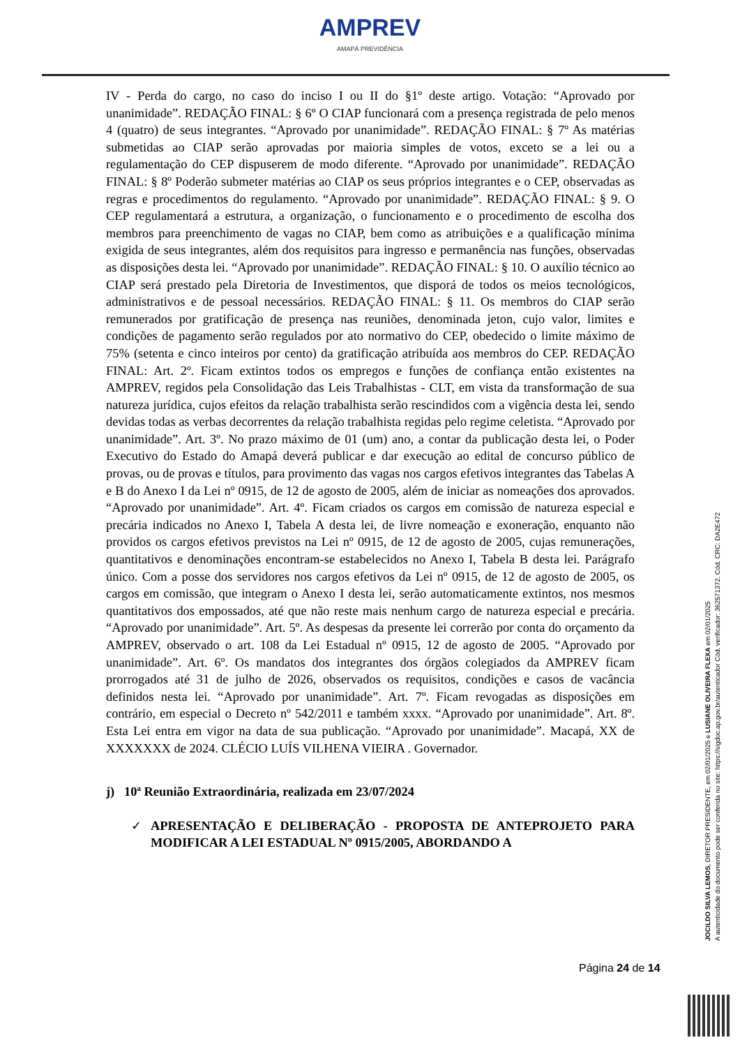AMPREV
AMAPÁ PREVIDÊNCIA
IV - Perda do cargo, no caso do inciso I ou II do §1º deste artigo. Votação: “Aprovado por unanimidade”. REDAÇÃO FINAL: § 6º O CIAP funcionará com a presença registrada de pelo menos 4 (quatro) de seus integrantes. “Aprovado por unanimidade”. REDAÇÃO FINAL: § 7º As matérias submetidas ao CIAP serão aprovadas por maioria simples de votos, exceto se a lei ou a regulamentação do CEP dispuserem de modo diferente. “Aprovado por unanimidade”. REDAÇÃO FINAL: § 8º Poderão submeter matérias ao CIAP os seus próprios integrantes e o CEP, observadas as regras e procedimentos do regulamento. “Aprovado por unanimidade”. REDAÇÃO FINAL: § 9. O CEP regulamentará a estrutura, a organização, o funcionamento e o procedimento de escolha dos membros para preenchimento de vagas no CIAP, bem como as atribuições e a qualificação mínima exigida de seus integrantes, além dos requisitos para ingresso e permanência nas funções, observadas as disposições desta lei. “Aprovado por unanimidade”. REDAÇÃO FINAL: § 10. O auxílio técnico ao CIAP será prestado pela Diretoria de Investimentos, que disporá de todos os meios tecnológicos, administrativos e de pessoal necessários. REDAÇÃO FINAL: § 11. Os membros do CIAP serão remunerados por gratificação de presença nas reuniões, denominada jeton, cujo valor, limites e condições de pagamento serão regulados por ato normativo do CEP, obedecido o limite máximo de 75% (setenta e cinco inteiros por cento) da gratificação atribuída aos membros do CEP. REDAÇÃO FINAL: Art. 2º. Ficam extintos todos os empregos e funções de confiança então existentes na AMPREV, regidos pela Consolidação das Leis Trabalhistas - CLT, em vista da transformação de sua natureza jurídica, cujos efeitos da relação trabalhista serão rescindidos com a vigência desta lei, sendo devidas todas as verbas decorrentes da relação trabalhista regidas pelo regime celetista. “Aprovado por unanimidade”. Art. 3º. No prazo máximo de 01 (um) ano, a contar da publicação desta lei, o Poder Executivo do Estado do Amapá deverá publicar e dar execução ao edital de concurso público de provas, ou de provas e títulos, para provimento das vagas nos cargos efetivos integrantes das Tabelas A e B do Anexo I da Lei nº 0915, de 12 de agosto de 2005, além de iniciar as nomeações dos aprovados. “Aprovado por unanimidade”. Art. 4º. Ficam criados os cargos em comissão de natureza especial e precária indicados no Anexo I, Tabela A desta lei, de livre nomeação e exoneração, enquanto não providos os cargos efetivos previstos na Lei nº 0915, de 12 de agosto de 2005, cujas remunerações, quantitativos e denominações encontram-se estabelecidos no Anexo I, Tabela B desta lei. Parágrafo único. Com a posse dos servidores nos cargos efetivos da Lei nº 0915, de 12 de agosto de 2005, os cargos em comissão, que integram o Anexo I desta lei, serão automaticamente extintos, nos mesmos quantitativos dos empossados, até que não reste mais nenhum cargo de natureza especial e precária. “Aprovado por unanimidade”. Art. 5º. As despesas da presente lei correrão por conta do orçamento da AMPREV, observado o art. 108 da Lei Estadual nº 0915, 12 de agosto de 2005. “Aprovado por unanimidade”. Art. 6º. Os mandatos dos integrantes dos órgãos colegiados da AMPREV ficam prorrogados até 31 de julho de 2026, observados os requisitos, condições e casos de vacância definidos nesta lei. “Aprovado por unanimidade”. Art. 7º. Ficam revogadas as disposições em contrário, em especial o Decreto nº 542/2011 e também xxxx. “Aprovado por unanimidade”. Art. 8º. Esta Lei entra em vigor na data de sua publicação. “Aprovado por unanimidade”. Macapá, XX de XXXXXXX de 2024. CLÉCIO LUÍS VILHENA VIEIRA . Governador.
j) 10ª Reunião Extraordinária, realizada em 23/07/2024
✓ APRESENTAÇÃO E DELIBERAÇÃO - PROPOSTA DE ANTEPROJETO PARA MODIFICAR A LEI ESTADUAL Nº 0915/2005, ABORDANDO A
Página 24 de 14
JOCILDO SILVA LEMOS, DIRETOR PRESIDENTE, em 02/01/2025 e LUSIANE OLIVEIRA FLEXA em 02/01/2025
A autenticidade do documento pode ser conferida no site: https://sigdoc.ap.gov.br/autenticador Cód. verificador: 362571372. Cód. CRC: DA2E472